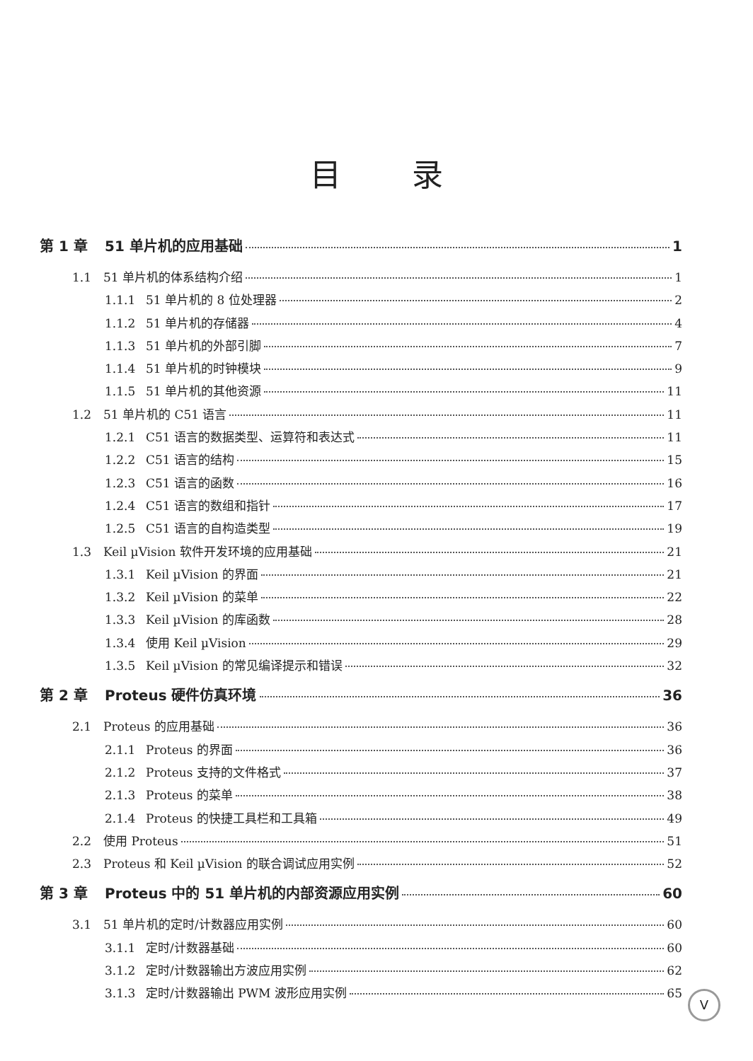目录
第 1 章 51 单片机的应用基础 1
1.1 51 单片机的体系结构介绍 1
1.1.1 51 单片机的 8 位处理器 2
1.1.2 51 单片机的存储器 4
1.1.3 51 单片机的外部引脚 7
1.1.4 51 单片机的时钟模块 9
1.1.5 51 单片机的其他资源 11
1.2 51 单片机的 C51 语言 11
1.2.1 C51 语言的数据类型、运算符和表达式 11
1.2.2 C51 语言的结构 15
1.2.3 C51 语言的函数 16
1.2.4 C51 语言的数组和指针 17
1.2.5 C51 语言的自构造类型 19
1.3 Keil µVision 软件开发环境的应用基础 21
1.3.1 Keil µVision 的界面 21
1.3.2 Keil µVision 的菜单 22
1.3.3 Keil µVision 的库函数 28
1.3.4 使用 Keil µVision 29
1.3.5 Keil µVision 的常见编译提示和错误 32
第 2 章 Proteus 硬件仿真环境 36
2.1 Proteus 的应用基础 36
2.1.1 Proteus 的界面 36
2.1.2 Proteus 支持的文件格式 37
2.1.3 Proteus 的菜单 38
2.1.4 Proteus 的快捷工具栏和工具箱 49
2.2 使用 Proteus 51
2.3 Proteus 和 Keil µVision 的联合调试应用实例 52
第 3 章 Proteus 中的 51 单片机的内部资源应用实例 60
3.1 51 单片机的定时/计数器应用实例 60
3.1.1 定时/计数器基础 60
3.1.2 定时/计数器输出方波应用实例 62
3.1.3 定时/计数器输出 PWM 波形应用实例 65
V